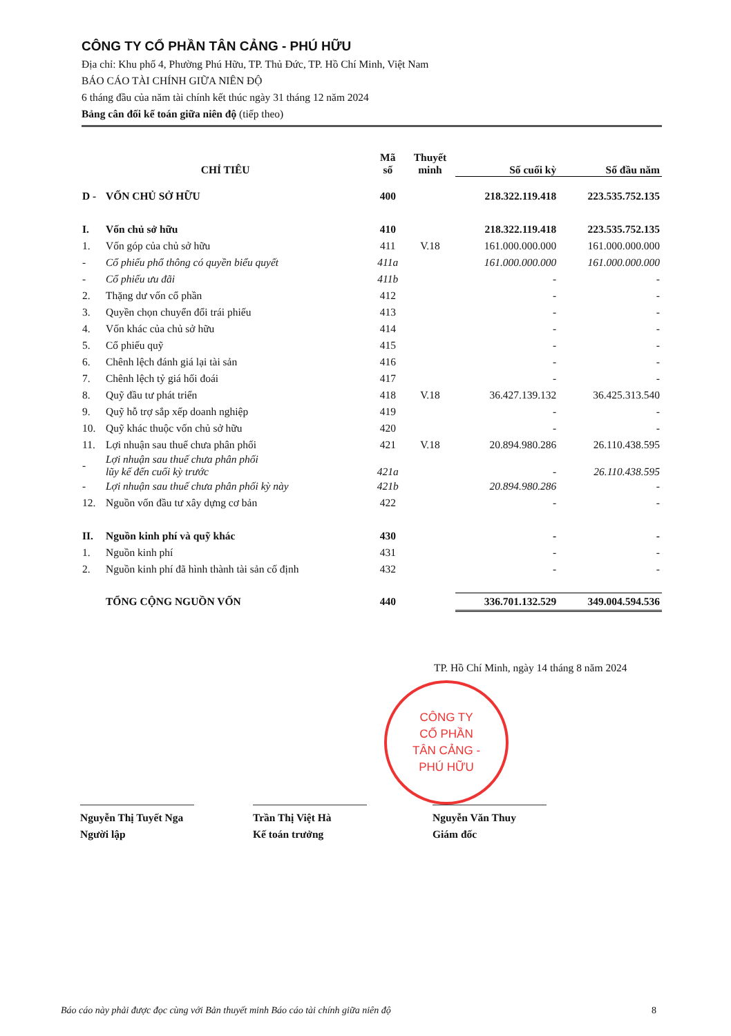CÔNG TY CỔ PHẦN TÂN CẢNG - PHÚ HỮU
Địa chỉ: Khu phố 4, Phường Phú Hữu, TP. Thủ Đức, TP. Hồ Chí Minh, Việt Nam
BÁO CÁO TÀI CHÍNH GIỮA NIÊN ĐỘ
6 tháng đầu của năm tài chính kết thúc ngày 31 tháng 12 năm 2024
Bảng cân đối kế toán giữa niên độ (tiếp theo)
| CHỈ TIÊU | | Mã số | Thuyết minh | Số cuối kỳ | Số đầu năm |
| --- | --- | --- | --- | --- | --- |
| D - | VỐN CHỦ SỞ HỮU | 400 | | 218.322.119.418 | 223.535.752.135 |
| I. | Vốn chủ sở hữu | 410 | | 218.322.119.418 | 223.535.752.135 |
| 1. | Vốn góp của chủ sở hữu | 411 | V.18 | 161.000.000.000 | 161.000.000.000 |
| - | Cổ phiếu phổ thông có quyền biểu quyết | 411a | | 161.000.000.000 | 161.000.000.000 |
| - | Cổ phiếu ưu đãi | 411b | | - | - |
| 2. | Thặng dư vốn cổ phần | 412 | | - | - |
| 3. | Quyền chọn chuyển đổi trái phiếu | 413 | | - | - |
| 4. | Vốn khác của chủ sở hữu | 414 | | - | - |
| 5. | Cổ phiếu quỹ | 415 | | - | - |
| 6. | Chênh lệch đánh giá lại tài sản | 416 | | - | - |
| 7. | Chênh lệch tỷ giá hối đoái | 417 | | - | - |
| 8. | Quỹ đầu tư phát triển | 418 | V.18 | 36.427.139.132 | 36.425.313.540 |
| 9. | Quỹ hỗ trợ sắp xếp doanh nghiệp | 419 | | - | - |
| 10. | Quỹ khác thuộc vốn chủ sở hữu | 420 | | - | - |
| 11. | Lợi nhuận sau thuế chưa phân phối | 421 | V.18 | 20.894.980.286 | 26.110.438.595 |
| - | Lợi nhuận sau thuế chưa phân phối lũy kế đến cuối kỳ trước | 421a | | - | 26.110.438.595 |
| - | Lợi nhuận sau thuế chưa phân phối kỳ này | 421b | | 20.894.980.286 | - |
| 12. | Nguồn vốn đầu tư xây dựng cơ bản | 422 | | - | - |
| II. | Nguồn kinh phí và quỹ khác | 430 | | - | - |
| 1. | Nguồn kinh phí | 431 | | - | - |
| 2. | Nguồn kinh phí đã hình thành tài sản cố định | 432 | | - | - |
| | TỔNG CỘNG NGUỒN VỐN | 440 | | 336.701.132.529 | 349.004.594.536 |
TP. Hồ Chí Minh, ngày 14 tháng 8 năm 2024
CÔNG TY
CỔ PHẦN
TÂN CẢNG -
PHÚ HỮU
Nguyễn Thị Tuyết Nga
Người lập
Trần Thị Việt Hà
Kế toán trưởng
Nguyễn Văn Thuy
Giám đốc
Báo cáo này phải được đọc cùng với Bản thuyết minh Báo cáo tài chính giữa niên độ 8